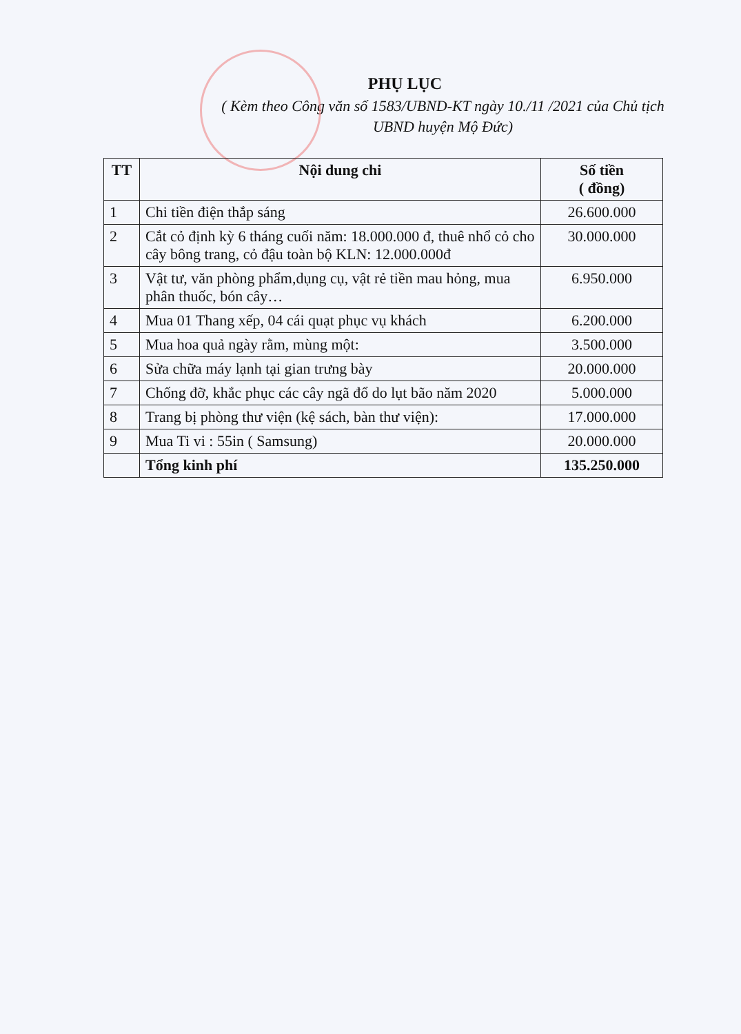PHỤ LỤC
( Kèm theo Công văn số 1583/UBND-KT ngày 10./11 /2021 của Chủ tịch
UBND huyện Mộ Đức)
| TT | Nội dung chi | Số tiền ( đồng) |
| --- | --- | --- |
| 1 | Chi tiền điện thắp sáng | 26.600.000 |
| 2 | Cắt cỏ định kỳ 6 tháng cuối năm: 18.000.000 đ, thuê nhổ cỏ cho cây bông trang, cỏ đậu toàn bộ KLN: 12.000.000đ | 30.000.000 |
| 3 | Vật tư, văn phòng phẩm,dụng cụ, vật rẻ tiền mau hỏng, mua phân thuốc, bón cây… | 6.950.000 |
| 4 | Mua 01 Thang xếp, 04 cái quạt phục vụ khách | 6.200.000 |
| 5 | Mua hoa quả ngày rằm, mùng một: | 3.500.000 |
| 6 | Sửa chữa máy lạnh tại gian trưng bày | 20.000.000 |
| 7 | Chống đỡ, khắc phục các cây ngã đổ do lụt bão năm 2020 | 5.000.000 |
| 8 | Trang bị phòng thư viện (kệ sách, bàn thư viện): | 17.000.000 |
| 9 | Mua Ti vi : 55in ( Samsung) | 20.000.000 |
| | Tổng kinh phí | 135.250.000 |